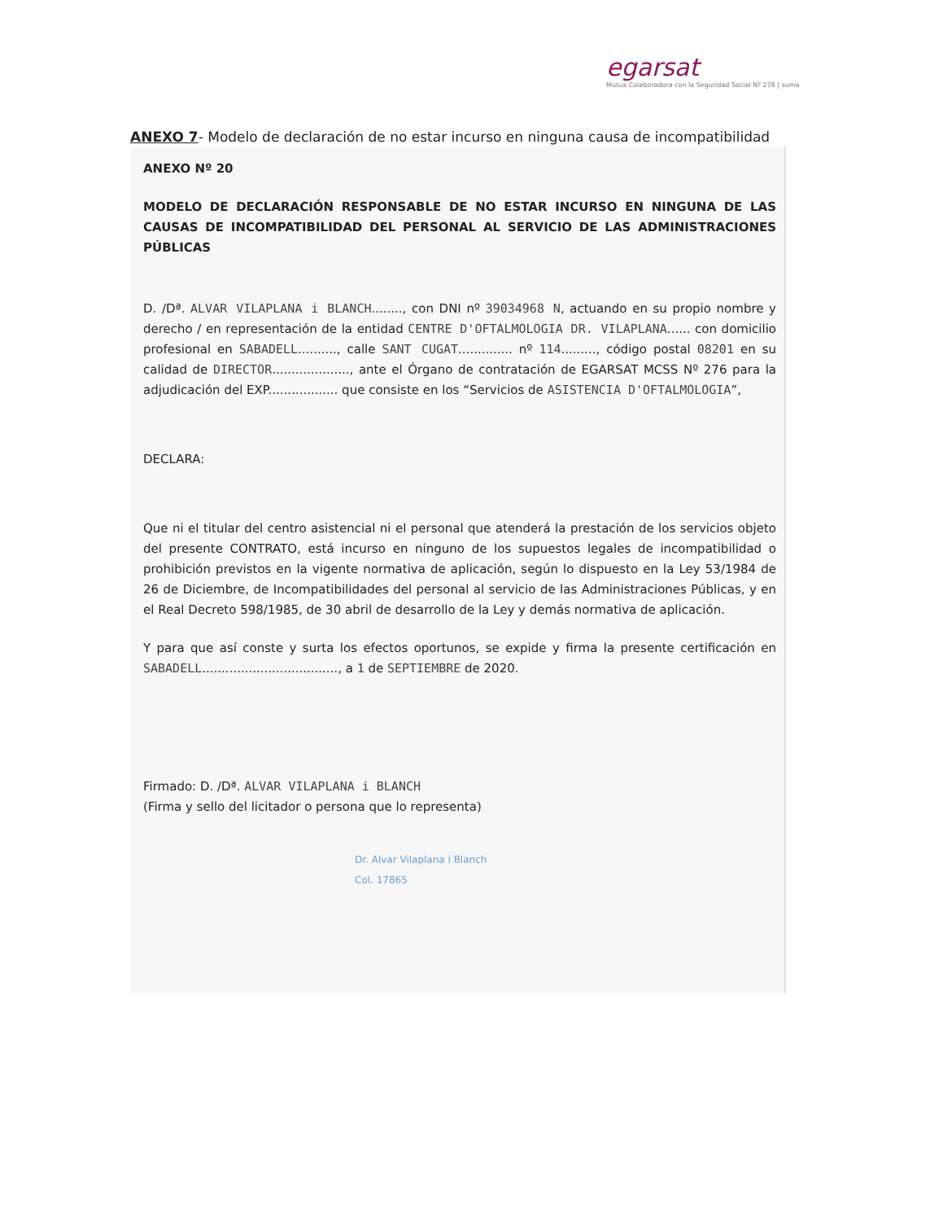egarsat
Mutua Colaboradora con la Seguridad Social Nº 276 | suma
ANEXO 7- Modelo de declaración de no estar incurso en ninguna causa de incompatibilidad
ANEXO Nº 20
MODELO DE DECLARACIÓN RESPONSABLE DE NO ESTAR INCURSO EN NINGUNA DE LAS CAUSAS DE INCOMPATIBILIDAD DEL PERSONAL AL SERVICIO DE LAS ADMINISTRACIONES PÚBLICAS
D. /Dª. ALVAR VILAPLANA i BLANCH........, con DNI nº 39034968 N, actuando en su propio nombre y derecho / en representación de la entidad CENTRE D'OFTALMOLOGIA DR. VILAPLANA...... con domicilio profesional en SABADELL.........., calle SANT CUGAT.............. nº 114........., código postal 08201 en su calidad de DIRECTOR...................., ante el Órgano de contratación de EGARSAT MCSS Nº 276 para la adjudicación del EXP.................. que consiste en los “Servicios de ASISTENCIA D'OFTALMOLOGIA”,
DECLARA:
Que ni el titular del centro asistencial ni el personal que atenderá la prestación de los servicios objeto del presente CONTRATO, está incurso en ninguno de los supuestos legales de incompatibilidad o prohibición previstos en la vigente normativa de aplicación, según lo dispuesto en la Ley 53/1984 de 26 de Diciembre, de Incompatibilidades del personal al servicio de las Administraciones Públicas, y en el Real Decreto 598/1985, de 30 abril de desarrollo de la Ley y demás normativa de aplicación.
Y para que así conste y surta los efectos oportunos, se expide y firma la presente certificación en SABADELL..................................., a 1 de SEPTIEMBRE de 2020.
Firmado: D. /Dª. ALVAR VILAPLANA i BLANCH
(Firma y sello del licitador o persona que lo representa)
Dr. Alvar Vilaplana i Blanch
Col. 17865